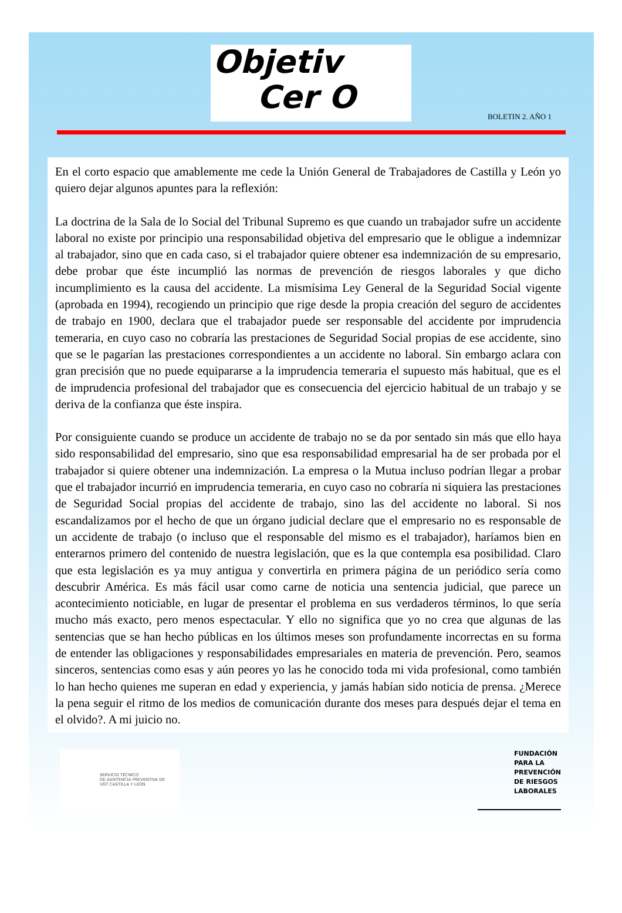Objetiv
Cer O
BOLETIN 2. AÑO 1
En el corto espacio que amablemente me cede la Unión General de Trabajadores de Castilla y León yo quiero dejar algunos apuntes para la reflexión:
La doctrina de la Sala de lo Social del Tribunal Supremo es que cuando un trabajador sufre un accidente laboral no existe por principio una responsabilidad objetiva del empresario que le obligue a indemnizar al trabajador, sino que en cada caso, si el trabajador quiere obtener esa indemnización de su empresario, debe probar que éste incumplió las normas de prevención de riesgos laborales y que dicho incumplimiento es la causa del accidente. La mismísima Ley General de la Seguridad Social vigente (aprobada en 1994), recogiendo un principio que rige desde la propia creación del seguro de accidentes de trabajo en 1900, declara que el trabajador puede ser responsable del accidente por imprudencia temeraria, en cuyo caso no cobraría las prestaciones de Seguridad Social propias de ese accidente, sino que se le pagarían las prestaciones correspondientes a un accidente no laboral. Sin embargo aclara con gran precisión que no puede equipararse a la imprudencia temeraria el supuesto más habitual, que es el de imprudencia profesional del trabajador que es consecuencia del ejercicio habitual de un trabajo y se deriva de la confianza que éste inspira.
Por consiguiente cuando se produce un accidente de trabajo no se da por sentado sin más que ello haya sido responsabilidad del empresario, sino que esa responsabilidad empresarial ha de ser probada por el trabajador si quiere obtener una indemnización. La empresa o la Mutua incluso podrían llegar a probar que el trabajador incurrió en imprudencia temeraria, en cuyo caso no cobraría ni siquiera las prestaciones de Seguridad Social propias del accidente de trabajo, sino las del accidente no laboral. Si nos escandalizamos por el hecho de que un órgano judicial declare que el empresario no es responsable de un accidente de trabajo (o incluso que el responsable del mismo es el trabajador), haríamos bien en enterarnos primero del contenido de nuestra legislación, que es la que contempla esa posibilidad. Claro que esta legislación es ya muy antigua y convertirla en primera página de un periódico sería como descubrir América. Es más fácil usar como carne de noticia una sentencia judicial, que parece un acontecimiento noticiable, en lugar de presentar el problema en sus verdaderos términos, lo que sería mucho más exacto, pero menos espectacular. Y ello no significa que yo no crea que algunas de las sentencias que se han hecho públicas en los últimos meses son profundamente incorrectas en su forma de entender las obligaciones y responsabilidades empresariales en materia de prevención. Pero, seamos sinceros, sentencias como esas y aún peores yo las he conocido toda mi vida profesional, como también lo han hecho quienes me superan en edad y experiencia, y jamás habían sido noticia de prensa. ¿Merece la pena seguir el ritmo de los medios de comunicación durante dos meses para después dejar el tema en el olvido?. A mi juicio no.
SERVICIO TÉCNICO
DE ASISTENCIA PREVENTIVA DE
UGT CASTILLA Y LEÓN
FUNDACIÓN
PARA LA
PREVENCIÓN
DE RIESGOS
LABORALES